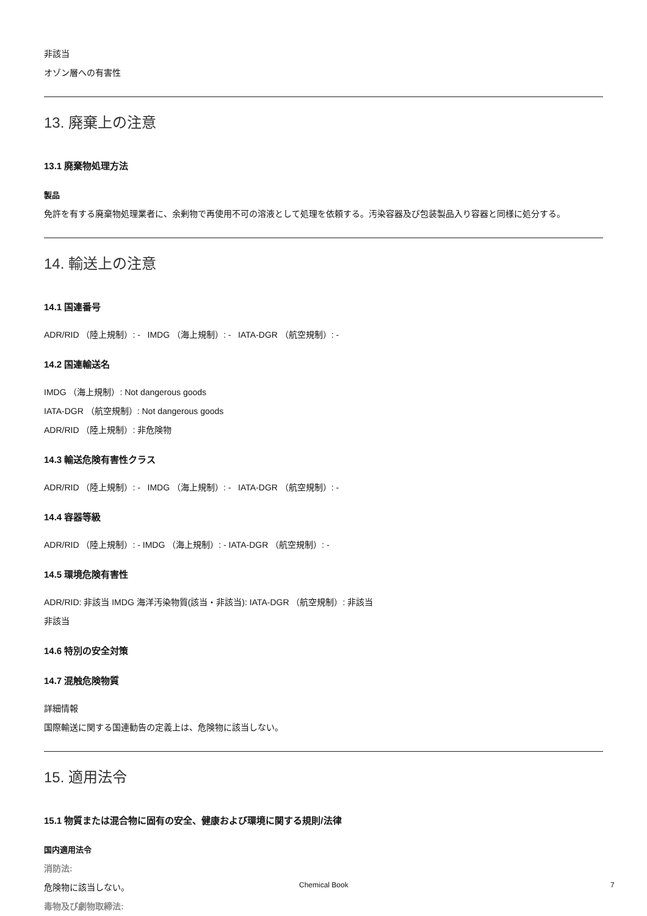非該当
オゾン層への有害性
13. 廃棄上の注意
13.1 廃棄物処理方法
製品
免許を有する廃棄物処理業者に、余剰物で再使用不可の溶液として処理を依頼する。汚染容器及び包装製品入り容器と同様に処分する。
14. 輸送上の注意
14.1 国連番号
ADR/RID （陸上規制）: - IMDG （海上規制）: - IATA-DGR （航空規制）: -
14.2 国連輸送名
IMDG （海上規制）: Not dangerous goods
IATA-DGR （航空規制）: Not dangerous goods
ADR/RID （陸上規制）: 非危険物
14.3 輸送危険有害性クラス
ADR/RID （陸上規制）: - IMDG （海上規制）: - IATA-DGR （航空規制）: -
14.4 容器等級
ADR/RID （陸上規制）: - IMDG （海上規制）: - IATA-DGR （航空規制）: -
14.5 環境危険有害性
ADR/RID: 非該当 IMDG 海洋汚染物質(該当・非該当): IATA-DGR （航空規制）: 非該当
非該当
14.6 特別の安全対策
14.7 混触危険物質
詳細情報
国際輸送に関する国連勧告の定義上は、危険物に該当しない。
15. 適用法令
15.1 物質または混合物に固有の安全、健康および環境に関する規則/法律
国内適用法令
消防法:
危険物に該当しない。
毒物及び劇物取締法:
Chemical Book 7